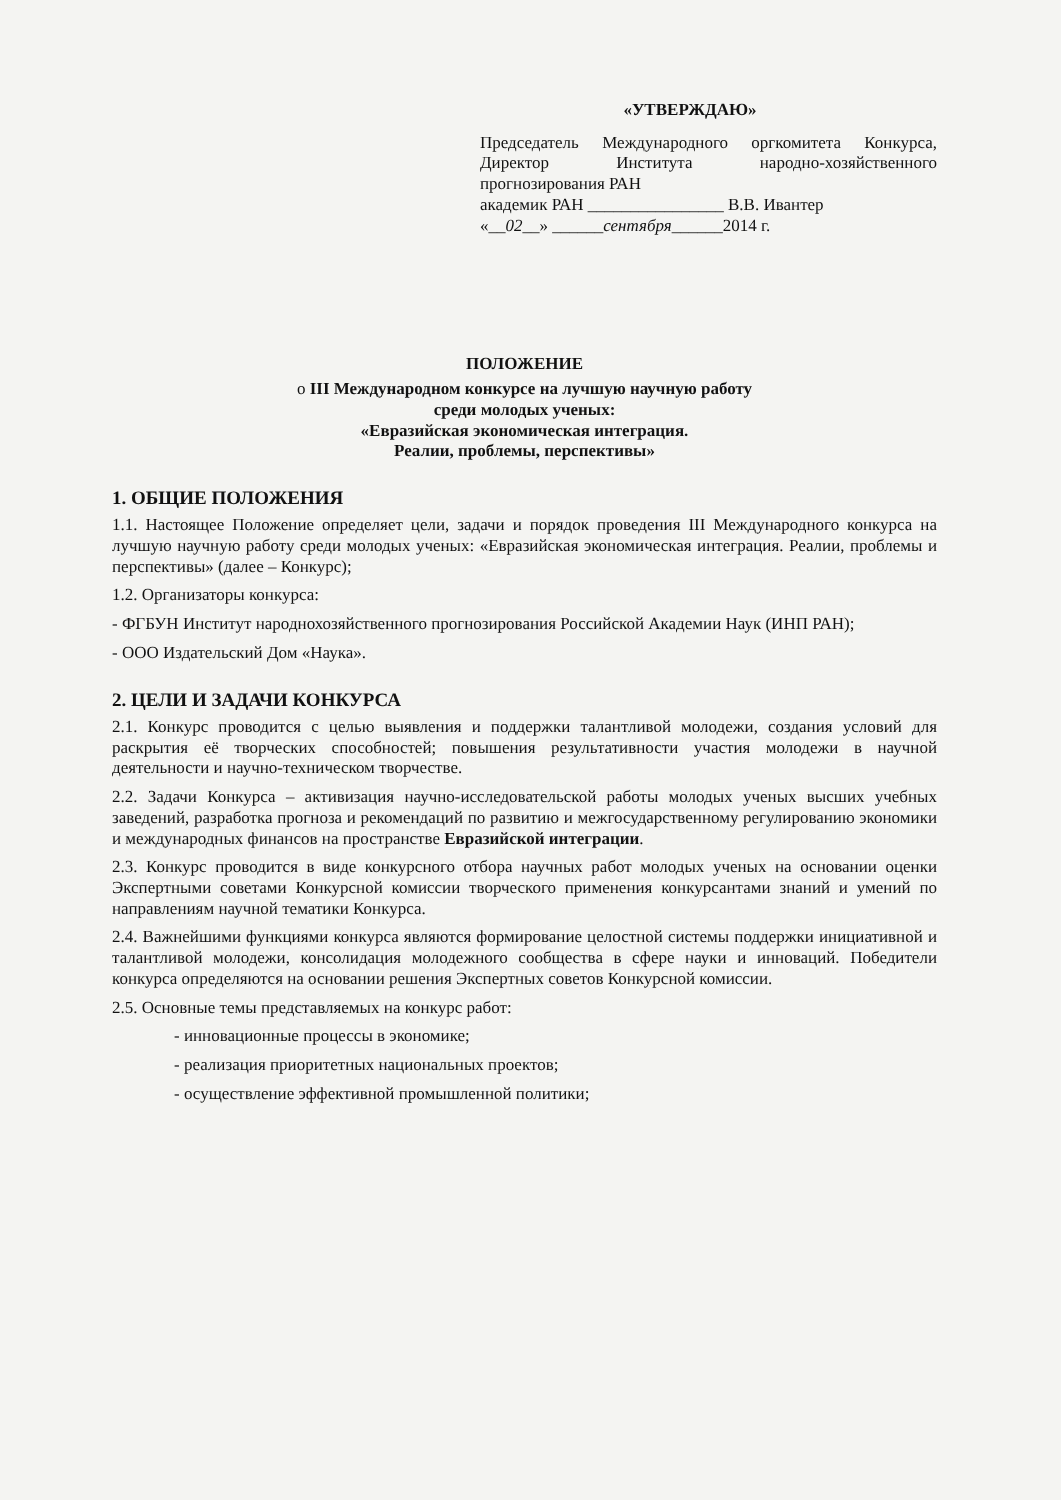«УТВЕРЖДАЮ»
Председатель Международного оргкомитета Конкурса, Директор Института народно-хозяйственного прогнозирования РАН
академик РАН ________________ В.В. Ивантер
«__02__» ______сентября______2014 г.
ПОЛОЖЕНИЕ
о III Международном конкурсе на лучшую научную работу
среди молодых ученых:
«Евразийская экономическая интеграция.
Реалии, проблемы, перспективы»
1. ОБЩИЕ ПОЛОЖЕНИЯ
1.1. Настоящее Положение определяет цели, задачи и порядок проведения III Международного конкурса на лучшую научную работу среди молодых ученых: «Евразийская экономическая интеграция. Реалии, проблемы и перспективы» (далее – Конкурс);
1.2. Организаторы конкурса:
- ФГБУН Институт народнохозяйственного прогнозирования Российской Академии Наук (ИНП РАН);
- ООО Издательский Дом «Наука».
2. ЦЕЛИ И ЗАДАЧИ КОНКУРСА
2.1. Конкурс проводится с целью выявления и поддержки талантливой молодежи, создания условий для раскрытия её творческих способностей; повышения результативности участия молодежи в научной деятельности и научно-техническом творчестве.
2.2. Задачи Конкурса – активизация научно-исследовательской работы молодых ученых высших учебных заведений, разработка прогноза и рекомендаций по развитию и межгосударственному регулированию экономики и международных финансов на пространстве Евразийской интеграции.
2.3. Конкурс проводится в виде конкурсного отбора научных работ молодых ученых на основании оценки Экспертными советами Конкурсной комиссии творческого применения конкурсантами знаний и умений по направлениям научной тематики Конкурса.
2.4. Важнейшими функциями конкурса являются формирование целостной системы поддержки инициативной и талантливой молодежи, консолидация молодежного сообщества в сфере науки и инноваций. Победители конкурса определяются на основании решения Экспертных советов Конкурсной комиссии.
2.5. Основные темы представляемых на конкурс работ:
- инновационные процессы в экономике;
- реализация приоритетных национальных проектов;
- осуществление эффективной промышленной политики;